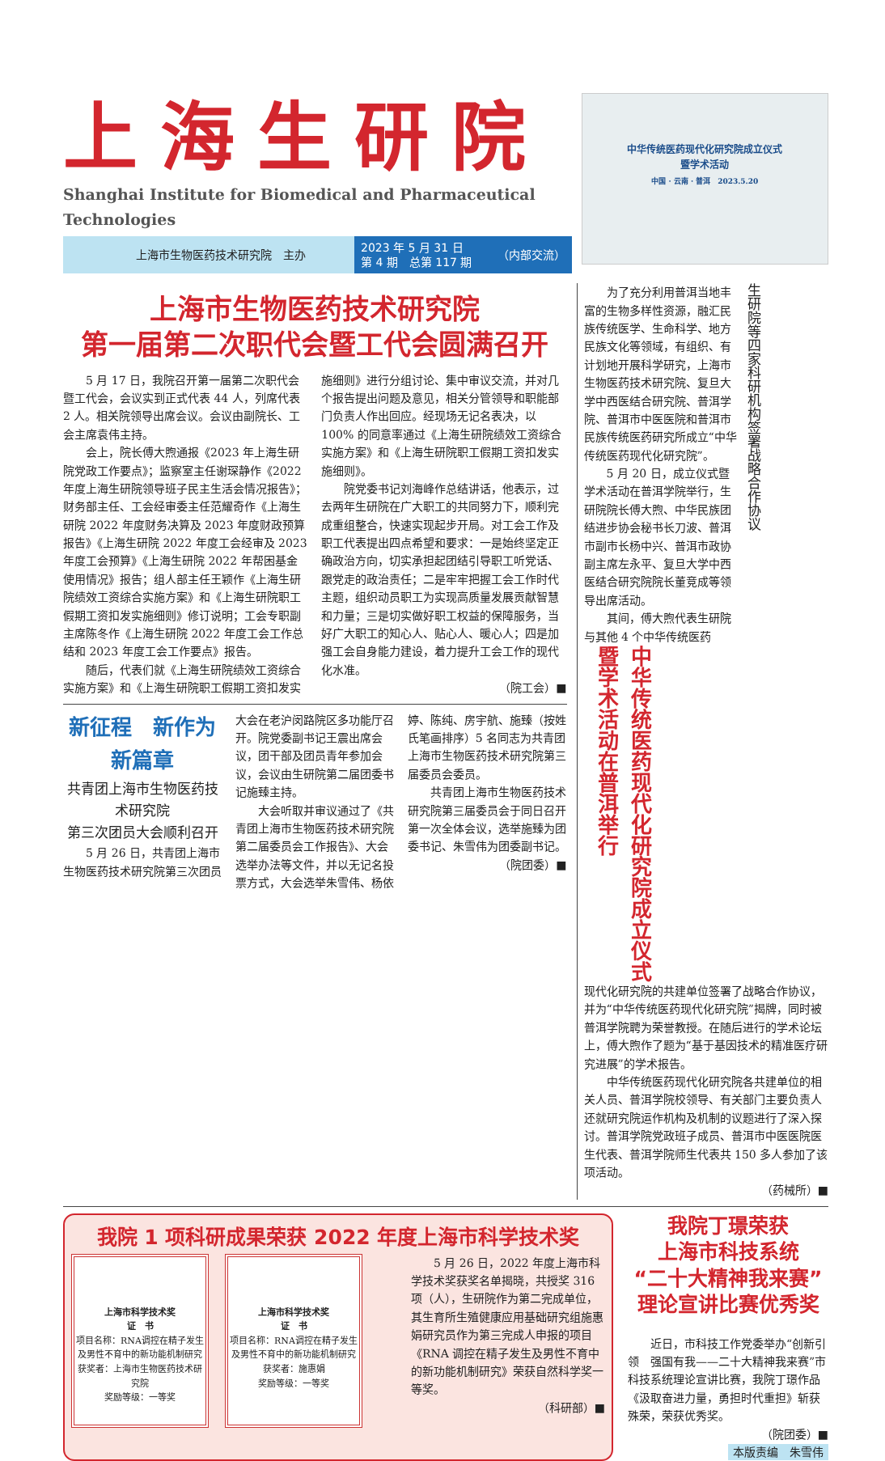上海生研院
Shanghai Institute for Biomedical and Pharmaceutical Technologies
上海市生物医药技术研究院　主办
2023 年 5 月 31 日
第 4 期　总第 117 期 （内部交流）
中华传统医药现代化研究院成立仪式
暨学术活动
中国 · 云南 · 普洱　2023.5.20
上海市生物医药技术研究院
第一届第二次职代会暨工代会圆满召开
5 月 17 日，我院召开第一届第二次职代会暨工代会，会议实到正式代表 44 人，列席代表 2 人。相关院领导出席会议。会议由副院长、工会主席袁伟主持。
会上，院长傅大煦通报《2023 年上海生研院党政工作要点》；监察室主任谢琛静作《2022 年度上海生研院领导班子民主生活会情况报告》；财务部主任、工会经审委主任范耀奇作《上海生研院 2022 年度财务决算及 2023 年度财政预算报告》《上海生研院 2022 年度工会经审及 2023 年度工会预算》《上海生研院 2022 年帮困基金使用情况》报告；组人部主任王颖作《上海生研院绩效工资综合实施方案》和《上海生研院职工假期工资扣发实施细则》修订说明；工会专职副主席陈冬作《上海生研院 2022 年度工会工作总结和 2023 年度工会工作要点》报告。
随后，代表们就《上海生研院绩效工资综合实施方案》和《上海生研院职工假期工资扣发实施细则》进行分组讨论、集中审议交流，并对几个报告提出问题及意见，相关分管领导和职能部门负责人作出回应。经现场无记名表决，以 100% 的同意率通过《上海生研院绩效工资综合实施方案》和《上海生研院职工假期工资扣发实施细则》。
院党委书记刘海峰作总结讲话，他表示，过去两年生研院在广大职工的共同努力下，顺利完成重组整合，快速实现起步开局。对工会工作及职工代表提出四点希望和要求：一是始终坚定正确政治方向，切实承担起团结引导职工听党话、跟党走的政治责任；二是牢牢把握工会工作时代主题，组织动员职工为实现高质量发展贡献智慧和力量；三是切实做好职工权益的保障服务，当好广大职工的知心人、贴心人、暖心人；四是加强工会自身能力建设，着力提升工会工作的现代化水准。
（院工会）■
新征程　新作为　新篇章
共青团上海市生物医药技术研究院
第三次团员大会顺利召开
5 月 26 日，共青团上海市生物医药技术研究院第三次团员大会在老沪闵路院区多功能厅召开。院党委副书记王震出席会议，团干部及团员青年参加会议，会议由生研院第二届团委书记施臻主持。
大会听取并审议通过了《共青团上海市生物医药技术研究院第二届委员会工作报告》、大会选举办法等文件，并以无记名投票方式，大会选举朱雪伟、杨依婷、陈纯、房宇航、施臻（按姓氏笔画排序）5 名同志为共青团上海市生物医药技术研究院第三届委员会委员。
共青团上海市生物医药技术研究院第三届委员会于同日召开第一次全体会议，选举施臻为团委书记、朱雪伟为团委副书记。
（院团委）■
中华传统医药现代化研究院成立仪式
暨学术活动在普洱举行
生研院等四家科研机构签署战略合作协议
为了充分利用普洱当地丰富的生物多样性资源，融汇民族传统医学、生命科学、地方民族文化等领域，有组织、有计划地开展科学研究，上海市生物医药技术研究院、复旦大学中西医结合研究院、普洱学院、普洱市中医医院和普洱市民族传统医药研究所成立“中华传统医药现代化研究院”。
5 月 20 日，成立仪式暨学术活动在普洱学院举行，生研院院长傅大煦、中华民族团结进步协会秘书长刀波、普洱市副市长杨中兴、普洱市政协副主席左永平、复旦大学中西医结合研究院院长董竞成等领导出席活动。
其间，傅大煦代表生研院与其他 4 个中华传统医药
现代化研究院的共建单位签署了战略合作协议，并为“中华传统医药现代化研究院”揭牌，同时被普洱学院聘为荣誉教授。在随后进行的学术论坛上，傅大煦作了题为“基于基因技术的精准医疗研究进展”的学术报告。
中华传统医药现代化研究院各共建单位的相关人员、普洱学院校领导、有关部门主要负责人还就研究院运作机构及机制的议题进行了深入探讨。普洱学院党政班子成员、普洱市中医医院医生代表、普洱学院师生代表共 150 多人参加了该项活动。
（药械所）■
我院 1 项科研成果荣获 2022 年度上海市科学技术奖
上海市科学技术奖
证　书
项目名称：RNA调控在精子发生及男性不育中的新功能机制研究
获奖者：上海市生物医药技术研究院
奖励等级：一等奖
上海市科学技术奖
证　书
项目名称：RNA调控在精子发生及男性不育中的新功能机制研究
获奖者：施惠娟
奖励等级：一等奖
5 月 26 日，2022 年度上海市科学技术奖获奖名单揭晓，共授奖 316 项（人），生研院作为第二完成单位，其生育所生殖健康应用基础研究组施惠娟研究员作为第三完成人申报的项目《RNA 调控在精子发生及男性不育中的新功能机制研究》荣获自然科学奖一等奖。
（科研部）■
我院丁璟荣获
上海市科技系统
“二十大精神我来赛”
理论宣讲比赛优秀奖
近日，市科技工作党委举办“创新引领　强国有我——二十大精神我来赛”市科技系统理论宣讲比赛，我院丁璟作品《汲取奋进力量，勇担时代重担》斩获殊荣，荣获优秀奖。
（院团委）■
本版责编　朱雪伟